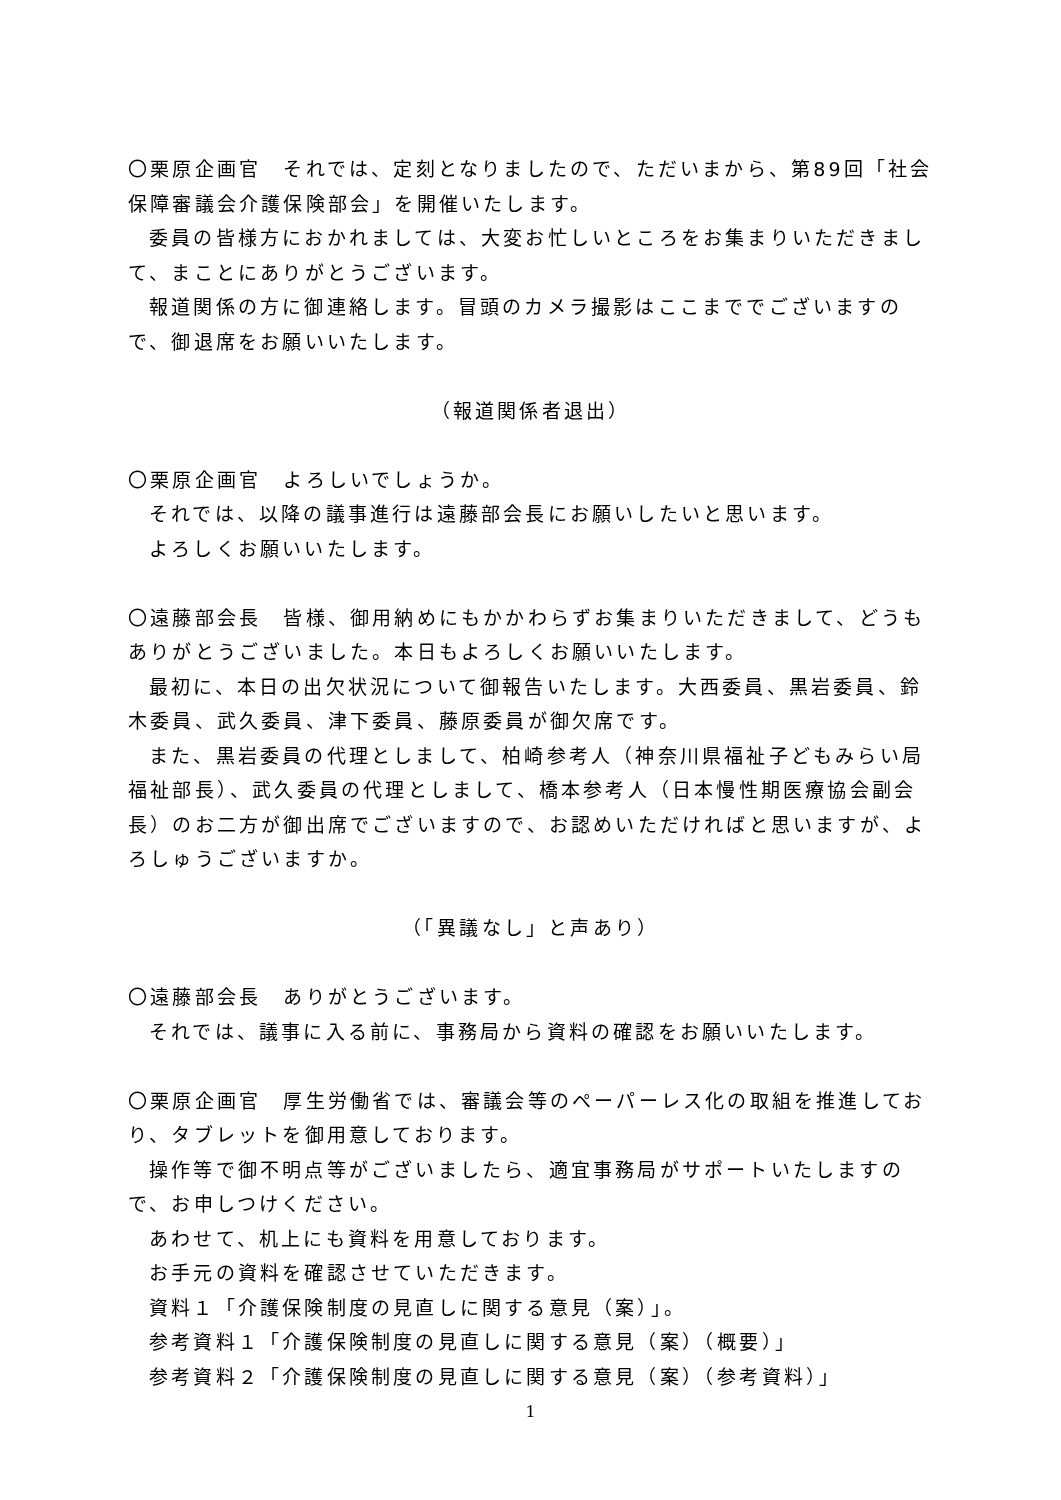〇栗原企画官　それでは、定刻となりましたので、ただいまから、第89回「社会保障審議会介護保険部会」を開催いたします。
委員の皆様方におかれましては、大変お忙しいところをお集まりいただきまして、まことにありがとうございます。
報道関係の方に御連絡します。冒頭のカメラ撮影はここまででございますので、御退席をお願いいたします。
（報道関係者退出）
〇栗原企画官　よろしいでしょうか。
それでは、以降の議事進行は遠藤部会長にお願いしたいと思います。
よろしくお願いいたします。
〇遠藤部会長　皆様、御用納めにもかかわらずお集まりいただきまして、どうもありがとうございました。本日もよろしくお願いいたします。
最初に、本日の出欠状況について御報告いたします。大西委員、黒岩委員、鈴木委員、武久委員、津下委員、藤原委員が御欠席です。
また、黒岩委員の代理としまして、柏崎参考人（神奈川県福祉子どもみらい局福祉部長）、武久委員の代理としまして、橋本参考人（日本慢性期医療協会副会長）のお二方が御出席でございますので、お認めいただければと思いますが、よろしゅうございますか。
（「異議なし」と声あり）
〇遠藤部会長　ありがとうございます。
それでは、議事に入る前に、事務局から資料の確認をお願いいたします。
〇栗原企画官　厚生労働省では、審議会等のペーパーレス化の取組を推進しており、タブレットを御用意しております。
操作等で御不明点等がございましたら、適宜事務局がサポートいたしますので、お申しつけください。
あわせて、机上にも資料を用意しております。
お手元の資料を確認させていただきます。
資料１「介護保険制度の見直しに関する意見（案）」。
参考資料１「介護保険制度の見直しに関する意見（案）（概要）」
参考資料２「介護保険制度の見直しに関する意見（案）（参考資料）」
1